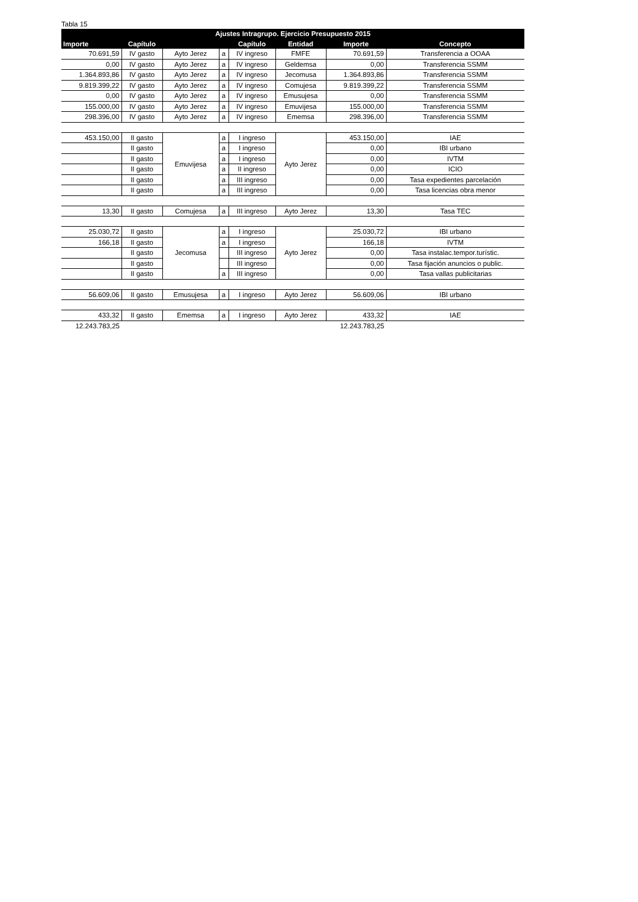Tabla 15
| Ajustes Intragrupo. Ejercicio Presupuesto 2015 | | | | | | | |
| --- | --- | --- | --- | --- | --- | --- | --- |
| Importe | Capítulo | | | Capítulo | Entidad | Importe | Concepto |
| 70.691,59 | IV gasto | Ayto Jerez | a | IV ingreso | FMFE | 70.691,59 | Transferencia a OOAA |
| 0,00 | IV gasto | Ayto Jerez | a | IV ingreso | Geldemsa | 0,00 | Transferencia SSMM |
| 1.364.893,86 | IV gasto | Ayto Jerez | a | IV ingreso | Jecomusa | 1.364.893,86 | Transferencia SSMM |
| 9.819.399,22 | IV gasto | Ayto Jerez | a | IV ingreso | Comujesa | 9.819.399,22 | Transferencia SSMM |
| 0,00 | IV gasto | Ayto Jerez | a | IV ingreso | Emusujesa | 0,00 | Transferencia SSMM |
| 155.000,00 | IV gasto | Ayto Jerez | a | IV ingreso | Emuvijesa | 155.000,00 | Transferencia SSMM |
| 298.396,00 | IV gasto | Ayto Jerez | a | IV ingreso | Ememsa | 298.396,00 | Transferencia SSMM |
| 453.150,00 | II gasto | Emuvijesa | a | I ingreso | Ayto Jerez | 453.150,00 | IAE |
| | II gasto | | a | I ingreso | | 0,00 | IBI urbano |
| | II gasto | | a | I ingreso | | 0,00 | IVTM |
| | II gasto | | a | II ingreso | | 0,00 | ICIO |
| | II gasto | | a | III ingreso | | 0,00 | Tasa expedientes parcelación |
| | II gasto | | a | III ingreso | | 0,00 | Tasa licencias obra menor |
| 13,30 | II gasto | Comujesa | a | III ingreso | Ayto Jerez | 13,30 | Tasa TEC |
| 25.030,72 | II gasto | Jecomusa | a | I ingreso | Ayto Jerez | 25.030,72 | IBI urbano |
| 166,18 | II gasto | | a | I ingreso | | 166,18 | IVTM |
| | II gasto | | | III ingreso | | 0,00 | Tasa instalac.tempor.turístic. |
| | II gasto | | | III ingreso | | 0,00 | Tasa fijación anuncios o public. |
| | II gasto | | a | III ingreso | | 0,00 | Tasa vallas publicitarias |
| 56.609,06 | II gasto | Emusujesa | a | I ingreso | Ayto Jerez | 56.609,06 | IBI urbano |
| 433,32 | II gasto | Ememsa | a | I ingreso | Ayto Jerez | 433,32 | IAE |
| 12.243.783,25 | | | | | | 12.243.783,25 | |